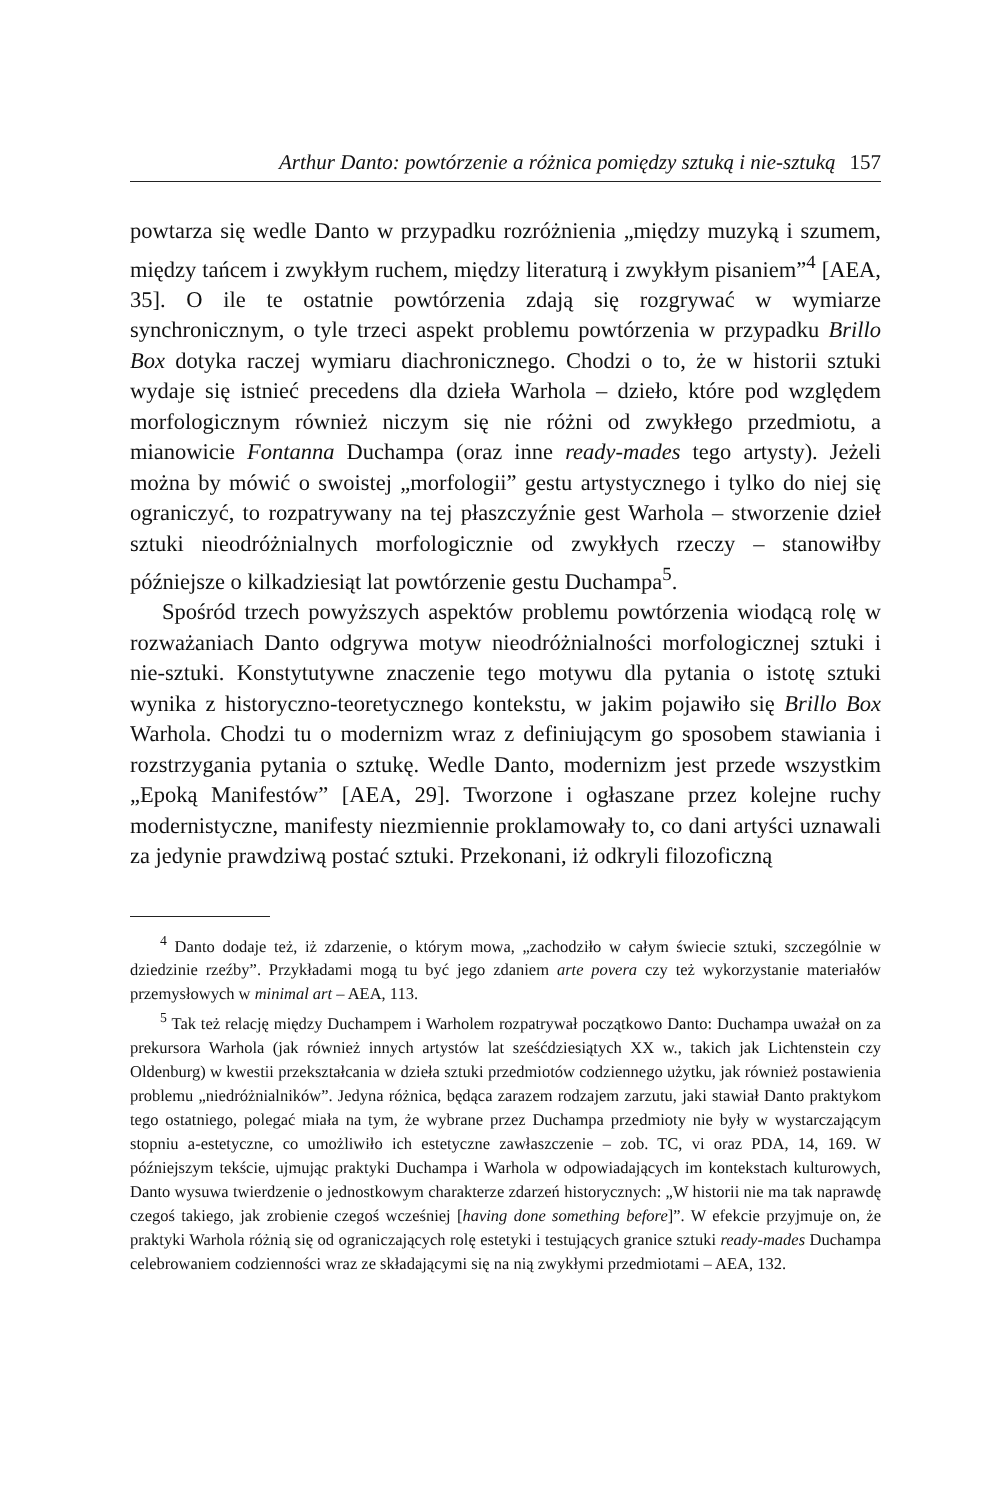Arthur Danto: powtórzenie a różnica pomiędzy sztuką i nie-sztuką 157
powtarza się wedle Danto w przypadku rozróżnienia „między muzyką i szumem, między tańcem i zwykłym ruchem, między literaturą i zwykłym pisaniem”<sup>4</sup> [AEA, 35]. O ile te ostatnie powtórzenia zdają się rozgrywać w wymiarze synchronicznym, o tyle trzeci aspekt problemu powtórzenia w przypadku Brillo Box dotyka raczej wymiaru diachronicznego. Chodzi o to, że w historii sztuki wydaje się istnieć precedens dla dzieła Warhola – dzieło, które pod względem morfologicznym również niczym się nie różni od zwykłego przedmiotu, a mianowicie Fontanna Duchampa (oraz inne ready-mades tego artysty). Jeżeli można by mówić o swoistej „morfologii” gestu artystycznego i tylko do niej się ograniczyć, to rozpatrywany na tej płaszczyźnie gest Warhola – stworzenie dzieł sztuki nieodróżnialnych morfologicznie od zwykłych rzeczy – stanowiłby późniejsze o kilkadziesiąt lat powtórzenie gestu Duchampa<sup>5</sup>.
Spośród trzech powyższych aspektów problemu powtórzenia wiodącą rolę w rozważaniach Danto odgrywa motyw nieodróżnialności morfologicznej sztuki i nie-sztuki. Konstytutywne znaczenie tego motywu dla pytania o istotę sztuki wynika z historyczno-teoretycznego kontekstu, w jakim pojawiło się Brillo Box Warhola. Chodzi tu o modernizm wraz z definiującym go sposobem stawiania i rozstrzygania pytania o sztukę. Wedle Danto, modernizm jest przede wszystkim „Epoką Manifestów” [AEA, 29]. Tworzone i ogłaszane przez kolejne ruchy modernistyczne, manifesty niezmiennie proklamowały to, co dani artyści uznawali za jedynie prawdziwą postać sztuki. Przekonani, iż odkryli filozoficzną
<sup>4</sup> Danto dodaje też, iż zdarzenie, o którym mowa, „zachodziło w całym świecie sztuki, szczególnie w dziedzinie rzeźby”. Przykładami mogą tu być jego zdaniem arte povera czy też wykorzystanie materiałów przemysłowych w minimal art – AEA, 113.
<sup>5</sup> Tak też relację między Duchampem i Warholem rozpatrywał początkowo Danto: Duchampa uważał on za prekursora Warhola (jak również innych artystów lat sześćdziesiątych XX w., takich jak Lichtenstein czy Oldenburg) w kwestii przekształcania w dzieła sztuki przedmiotów codziennego użytku, jak również postawienia problemu „niedróżnialników”. Jedyna różnica, będąca zarazem rodzajem zarzutu, jaki stawiał Danto praktykom tego ostatniego, polegać miała na tym, że wybrane przez Duchampa przedmioty nie były w wystarczającym stopniu a-estetyczne, co umożliwiło ich estetyczne zawłaszczenie – zob. TC, vi oraz PDA, 14, 169. W późniejszym tekście, ujmując praktyki Duchampa i Warhola w odpowiadających im kontekstach kulturowych, Danto wysuwa twierdzenie o jednostkowym charakterze zdarzeń historycznych: „W historii nie ma tak naprawdę czegoś takiego, jak zrobienie czegoś wcześniej [having done something before]”. W efekcie przyjmuje on, że praktyki Warhola różnią się od ograniczających rolę estetyki i testujących granice sztuki ready-mades Duchampa celebrowaniem codzienności wraz ze składającymi się na nią zwykłymi przedmiotami – AEA, 132.